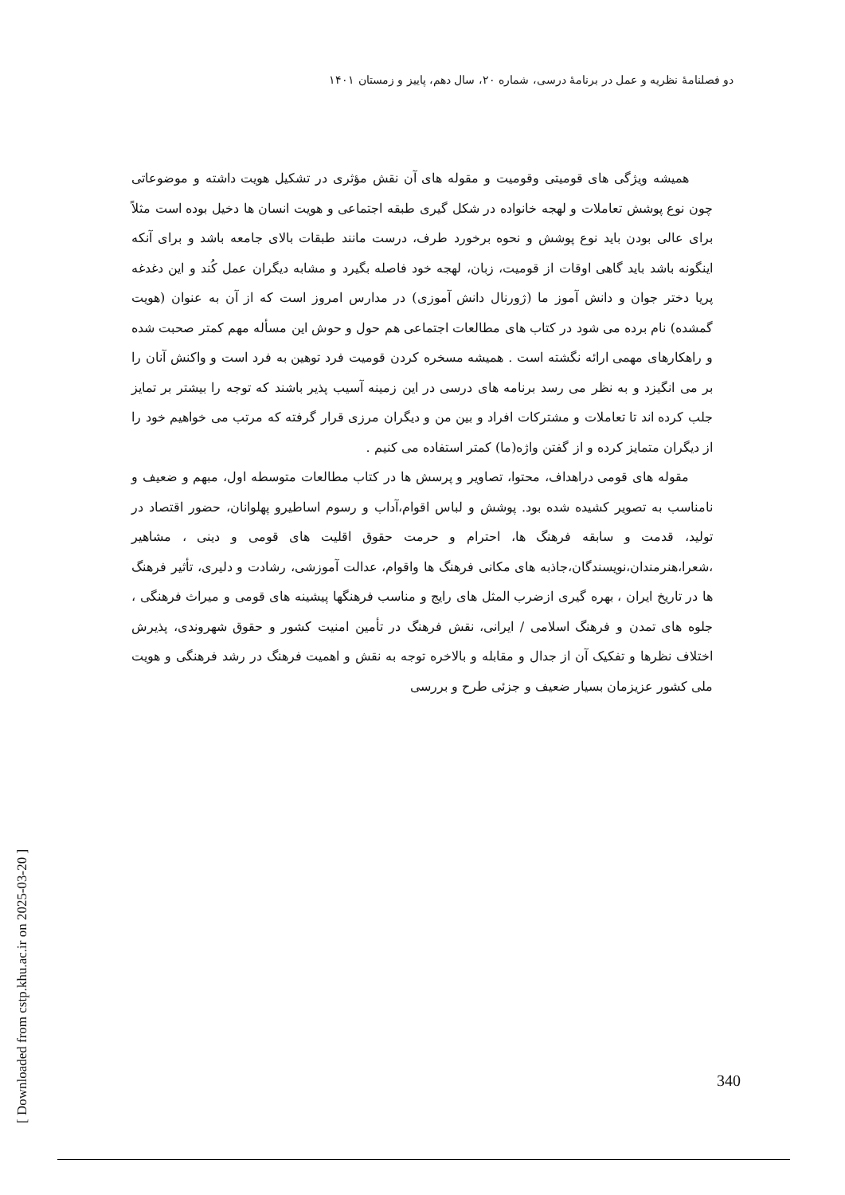دو فصلنامهٔ نظریه و عمل در برنامهٔ درسی، شماره ۲۰، سال دهم، پاییز و زمستان ۱۴۰۱
همیشه ویژگی های قومیتی وقومیت و مقوله های آن نقش مؤثری در تشکیل هویت داشته و موضوعاتی چون نوع پوشش تعاملات و لهجه خانواده در شکل گیری طبقه اجتماعی و هویت انسان ها دخیل بوده است مثلاً برای عالی بودن باید نوع پوشش و نحوه برخورد طرف، درست مانند طبقات بالای جامعه باشد و برای آنکه اینگونه باشد باید گاهی اوقات از قومیت، زبان، لهجه خود فاصله بگیرد و مشابه دیگران عمل کُند و این دغدغه پریا دختر جوان و دانش آموز ما (ژورنال دانش آموزی) در مدارس امروز است که از آن به عنوان (هویت گمشده) نام برده می شود در کتاب های مطالعات اجتماعی هم حول و حوش این مسأله مهم کمتر صحبت شده و راهکارهای مهمی ارائه نگشته است . همیشه مسخره کردن قومیت فرد توهین به فرد است و واکنش آنان را بر می انگیزد و به نظر می رسد برنامه های درسی در این زمینه آسیب پذیر باشند که توجه را بیشتر بر تمایز جلب کرده اند تا تعاملات و مشترکات افراد و بین من و دیگران مرزی قرار گرفته که مرتب می خواهیم خود را از دیگران متمایز کرده و از گفتن واژه(ما) کمتر استفاده می کنیم .
مقوله های قومی دراهداف، محتوا، تصاویر و پرسش ها در کتاب مطالعات متوسطه اول، مبهم و ضعیف و نامناسب به تصویر کشیده شده بود. پوشش و لباس اقوام،آداب و رسوم اساطیرو پهلوانان، حضور اقتصاد در تولید، قدمت و سابقه فرهنگ ها، احترام و حرمت حقوق اقلیت های قومی و دینی ، مشاهیر ،شعرا،هنرمندان،نویسندگان،جاذبه های مکانی فرهنگ ها واقوام، عدالت آموزشی، رشادت و دلیری، تأثیر فرهنگ ها در تاریخ ایران ، بهره گیری ازضرب المثل های رایج و مناسب فرهنگها پیشینه های قومی و میراث فرهنگی ، جلوه های تمدن و فرهنگ اسلامی / ایرانی، نقش فرهنگ در تأمین امنیت کشور و حقوق شهروندی، پذیرش اختلاف نظرها و تفکیک آن از جدال و مقابله و بالاخره توجه به نقش و اهمیت فرهنگ در رشد فرهنگی و هویت ملی کشور عزیزمان بسیار ضعیف و جزئی طرح و بررسی
[ Downloaded from cstp.khu.ac.ir on 2025-03-20 ]
340